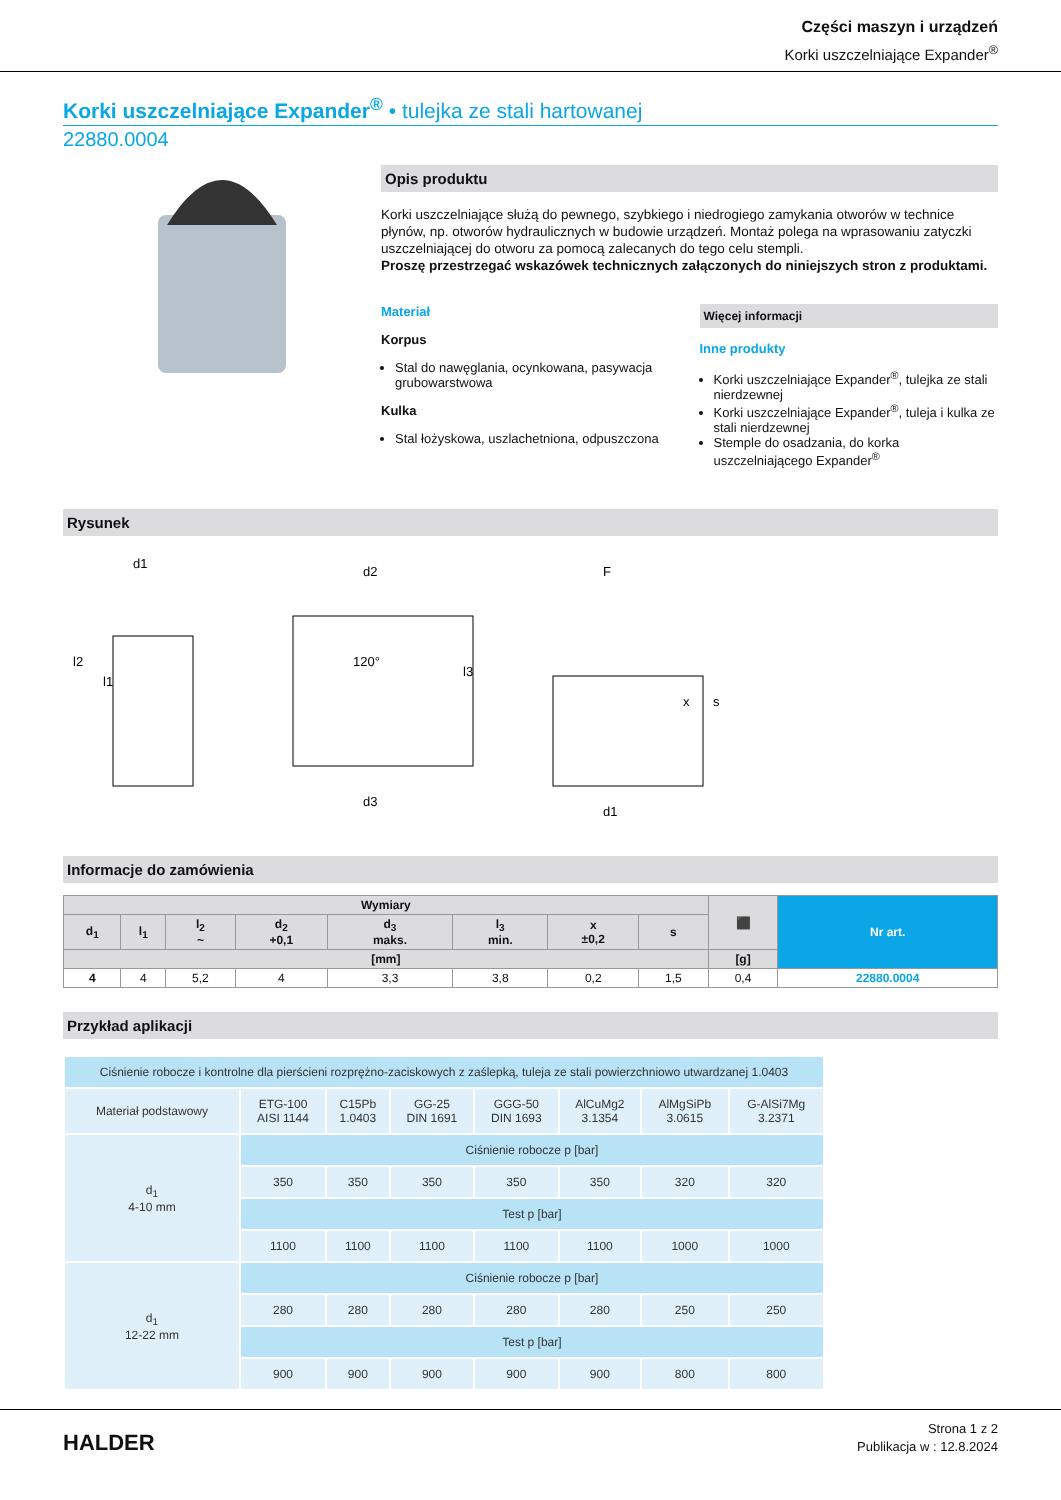Części maszyn i urządzeń
Korki uszczelniające Expander<sup>®</sup>
Korki uszczelniające Expander<sup>®</sup> • tulejka ze stali hartowanej
22880.0004
Opis produktu
Korki uszczelniające służą do pewnego, szybkiego i niedrogiego zamykania otworów w technice płynów, np. otworów hydraulicznych w budowie urządzeń. Montaż polega na wprasowaniu zatyczki uszczelniającej do otworu za pomocą zalecanych do tego celu stempli.
Proszę przestrzegać wskazówek technicznych załączonych do niniejszych stron z produktami.
Materiał
Korpus
Stal do nawęglania, ocynkowana, pasywacja grubowarstwowa
Kulka
Stal łożyskowa, uszlachetniona, odpuszczona
Więcej informacji
Inne produkty
Korki uszczelniające Expander<sup>®</sup>, tulejka ze stali nierdzewnej
Korki uszczelniające Expander<sup>®</sup>, tuleja i kulka ze stali nierdzewnej
Stemple do osadzania, do korka uszczelniającego Expander<sup>®</sup>
Rysunek
d1
l2
l1
d2
120°
l3
d3
F
x
s
d1
Informacje do zamówienia
| Wymiary | | | | | | | | ⬛ | Nr art. |
| --- | --- | --- | --- | --- | --- | --- | --- | --- | --- |
| d<sub>1</sub> | l<sub>1</sub> | l<sub>2</sub> ~ | d<sub>2</sub> +0,1 | d<sub>3</sub> maks. | l<sub>3</sub> min. | x ±0,2 | s | | |
| [mm] | | | | | | | | [g] | |
| 4 | 4 | 5,2 | 4 | 3,3 | 3,8 | 0,2 | 1,5 | 0,4 | 22880.0004 |
Przykład aplikacji
| Ciśnienie robocze i kontrolne dla pierścieni rozprężno-zaciskowych z zaślepką, tuleja ze stali powierzchniowo utwardzanej 1.0403 | | | | | | | |
| Materiał podstawowy | ETG-100 AISI 1144 | C15Pb 1.0403 | GG-25 DIN 1691 | GGG-50 DIN 1693 | AlCuMg2 3.1354 | AlMgSiPb 3.0615 | G-AlSi7Mg 3.2371 |
| d<sub>1</sub> 4-10 mm | Ciśnienie robocze p [bar] | | | | | | |
| | 350 | 350 | 350 | 350 | 350 | 320 | 320 |
| | Test p [bar] | | | | | | |
| | 1100 | 1100 | 1100 | 1100 | 1100 | 1000 | 1000 |
| d<sub>1</sub> 12-22 mm | Ciśnienie robocze p [bar] | | | | | | |
| | 280 | 280 | 280 | 280 | 280 | 250 | 250 |
| | Test p [bar] | | | | | | |
| | 900 | 900 | 900 | 900 | 900 | 800 | 800 |
HALDER
Strona 1 z 2
Publikacja w : 12.8.2024